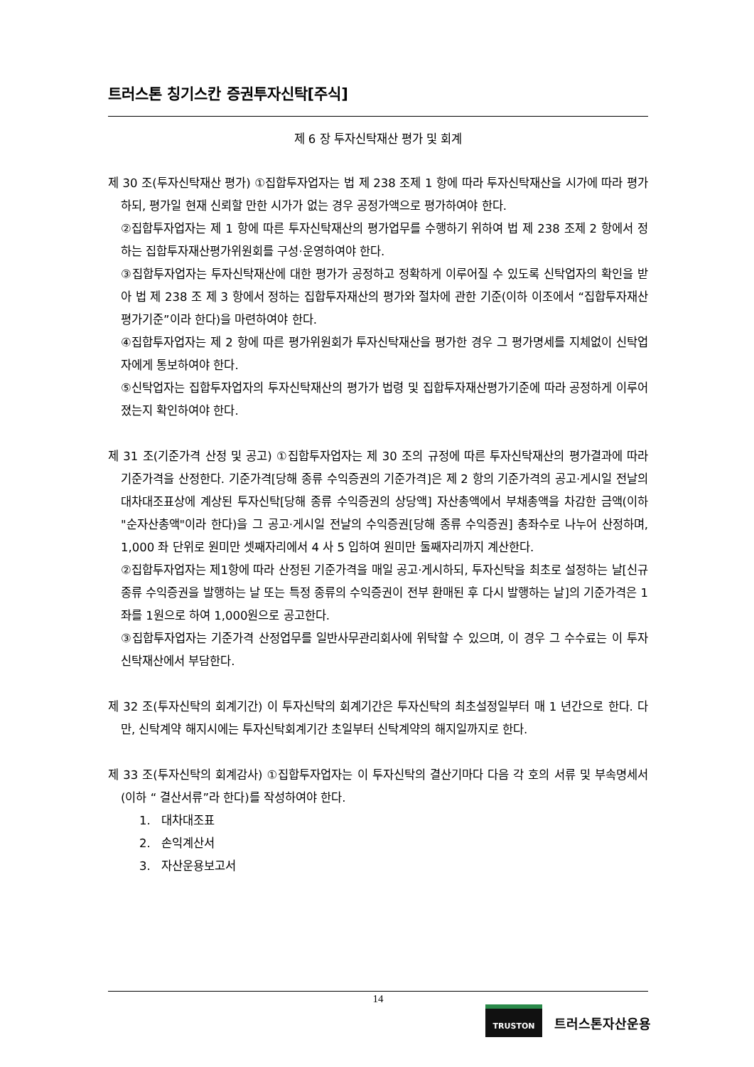트러스톤 칭기스칸 증권투자신탁[주식]
제 6 장 투자신탁재산 평가 및 회계
제 30 조(투자신탁재산 평가) ①집합투자업자는 법 제 238 조제 1 항에 따라 투자신탁재산을 시가에 따라 평가하되, 평가일 현재 신뢰할 만한 시가가 없는 경우 공정가액으로 평가하여야 한다.
②집합투자업자는 제 1 항에 따른 투자신탁재산의 평가업무를 수행하기 위하여 법 제 238 조제 2 항에서 정하는 집합투자재산평가위원회를 구성·운영하여야 한다.
③집합투자업자는 투자신탁재산에 대한 평가가 공정하고 정확하게 이루어질 수 있도록 신탁업자의 확인을 받아 법 제 238 조 제 3 항에서 정하는 집합투자재산의 평가와 절차에 관한 기준(이하 이조에서 “집합투자재산평가기준”이라 한다)을 마련하여야 한다.
④집합투자업자는 제 2 항에 따른 평가위원회가 투자신탁재산을 평가한 경우 그 평가명세를 지체없이 신탁업자에게 통보하여야 한다.
⑤신탁업자는 집합투자업자의 투자신탁재산의 평가가 법령 및 집합투자재산평가기준에 따라 공정하게 이루어졌는지 확인하여야 한다.
제 31 조(기준가격 산정 및 공고) ①집합투자업자는 제 30 조의 규정에 따른 투자신탁재산의 평가결과에 따라 기준가격을 산정한다. 기준가격[당해 종류 수익증권의 기준가격]은 제 2 항의 기준가격의 공고·게시일 전날의 대차대조표상에 계상된 투자신탁[당해 종류 수익증권의 상당액] 자산총액에서 부채총액을 차감한 금액(이하 "순자산총액"이라 한다)을 그 공고·게시일 전날의 수익증권[당해 종류 수익증권] 총좌수로 나누어 산정하며, 1,000 좌 단위로 원미만 셋째자리에서 4 사 5 입하여 원미만 둘째자리까지 계산한다.
②집합투자업자는 제1항에 따라 산정된 기준가격을 매일 공고·게시하되, 투자신탁을 최초로 설정하는 날[신규 종류 수익증권을 발행하는 날 또는 특정 종류의 수익증권이 전부 환매된 후 다시 발행하는 날]의 기준가격은 1좌를 1원으로 하여 1,000원으로 공고한다.
③집합투자업자는 기준가격 산정업무를 일반사무관리회사에 위탁할 수 있으며, 이 경우 그 수수료는 이 투자신탁재산에서 부담한다.
제 32 조(투자신탁의 회계기간) 이 투자신탁의 회계기간은 투자신탁의 최초설정일부터 매 1 년간으로 한다. 다만, 신탁계약 해지시에는 투자신탁회계기간 초일부터 신탁계약의 해지일까지로 한다.
제 33 조(투자신탁의 회계감사) ①집합투자업자는 이 투자신탁의 결산기마다 다음 각 호의 서류 및 부속명세서(이하 “ 결산서류”라 한다)를 작성하여야 한다.
1. 대차대조표
2. 손익계산서
3. 자산운용보고서
14
TRUSTON
트러스톤자산운용